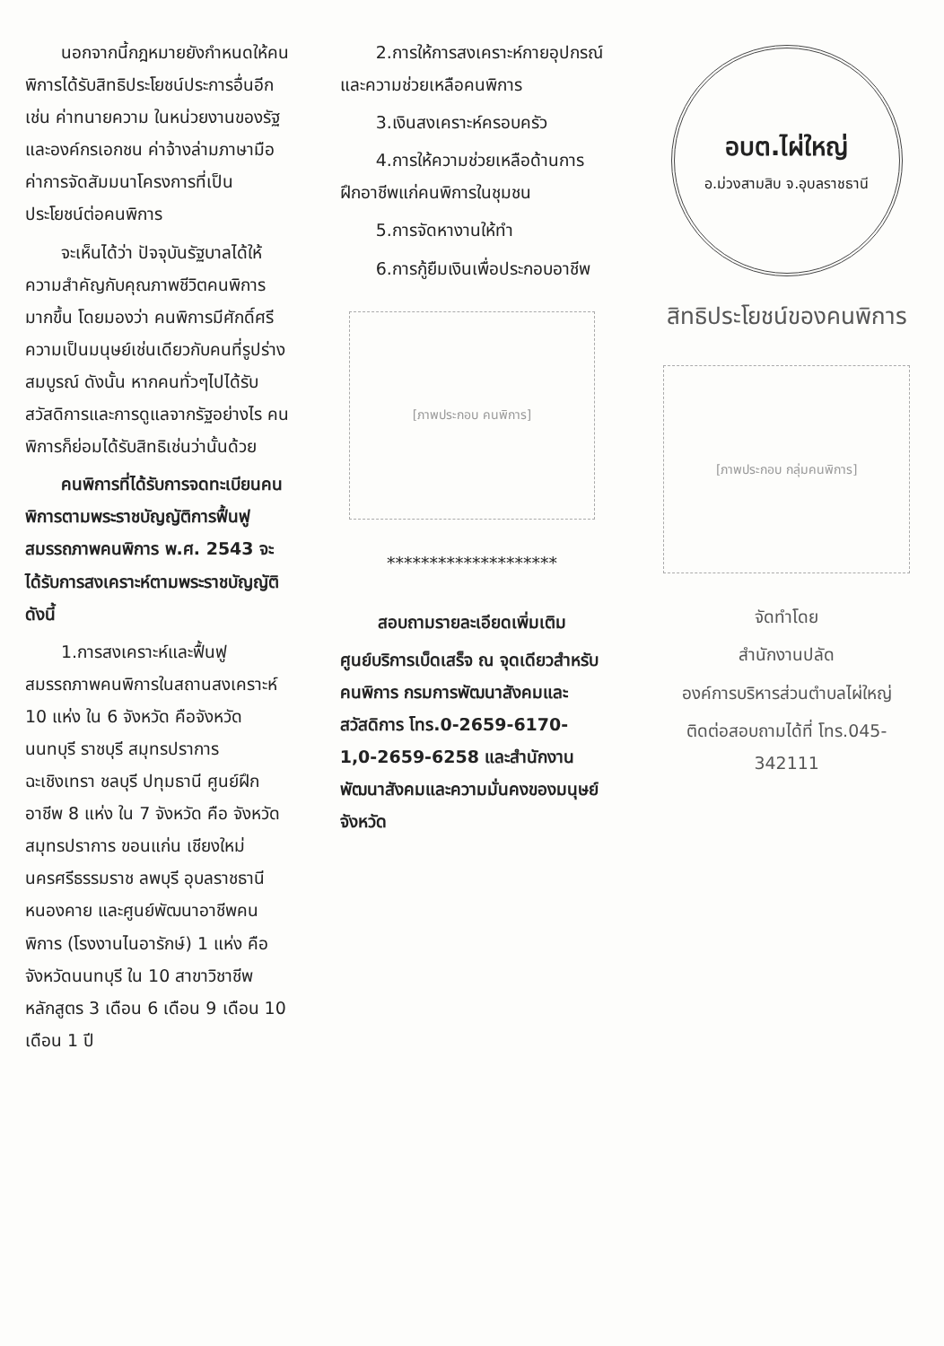นอกจากนี้กฎหมายยังกำหนดให้คนพิการได้รับสิทธิประโยชน์ประการอื่นอีก เช่น ค่าทนายความ ในหน่วยงานของรัฐและองค์กรเอกชน ค่าจ้างล่ามภาษามือ ค่าการจัดสัมมนาโครงการที่เป็นประโยชน์ต่อคนพิการ
จะเห็นได้ว่า ปัจจุบันรัฐบาลได้ให้ความสำคัญกับคุณภาพชีวิตคนพิการมากขึ้น โดยมองว่า คนพิการมีศักดิ์ศรีความเป็นมนุษย์เช่นเดียวกับคนที่รูปร่างสมบูรณ์ ดังนั้น หากคนทั่วๆไปได้รับสวัสดิการและการดูแลจากรัฐอย่างไร คนพิการก็ย่อมได้รับสิทธิเช่นว่านั้นด้วย
คนพิการที่ได้รับการจดทะเบียนคนพิการตามพระราชบัญญัติการฟื้นฟูสมรรถภาพคนพิการ พ.ศ. 2543 จะได้รับการสงเคราะห์ตามพระราชบัญญัติ ดังนี้
1.การสงเคราะห์และฟื้นฟูสมรรถภาพคนพิการในสถานสงเคราะห์ 10 แห่ง ใน 6 จังหวัด คือจังหวัดนนทบุรี ราชบุรี สมุทรปราการ ฉะเชิงเทรา ชลบุรี ปทุมธานี ศูนย์ฝึกอาชีพ 8 แห่ง ใน 7 จังหวัด คือ จังหวัดสมุทรปราการ ขอนแก่น เชียงใหม่ นครศรีธรรมราช ลพบุรี อุบลราชธานี หนองคาย และศูนย์พัฒนาอาชีพคนพิการ (โรงงานไนอารักษ์) 1 แห่ง คือ จังหวัดนนทบุรี ใน 10 สาขาวิชาชีพ หลักสูตร 3 เดือน 6 เดือน 9 เดือน 10 เดือน 1 ปี
2.การให้การสงเคราะห์กายอุปกรณ์และความช่วยเหลือคนพิการ
3.เงินสงเคราะห์ครอบครัว
4.การให้ความช่วยเหลือด้านการฝึกอาชีพแก่คนพิการในชุมชน
5.การจัดหางานให้ทำ
6.การกู้ยืมเงินเพื่อประกอบอาชีพ
[ภาพประกอบ คนพิการ]
********************
สอบถามรายละเอียดเพิ่มเติม
ศูนย์บริการเบ็ดเสร็จ ณ จุดเดียวสำหรับคนพิการ กรมการพัฒนาสังคมและสวัสดิการ โทร.0-2659-6170-1,0-2659-6258 และสำนักงานพัฒนาสังคมและความมั่นคงของมนุษย์จังหวัด
อบต.ไผ่ใหญ่
อ.ม่วงสามสิบ จ.อุบลราชธานี
สิทธิประโยชน์ของคนพิการ
[ภาพประกอบ กลุ่มคนพิการ]
จัดทำโดย
สำนักงานปลัด
องค์การบริหารส่วนตำบลไผ่ใหญ่
ติดต่อสอบถามได้ที่ โทร.045-342111